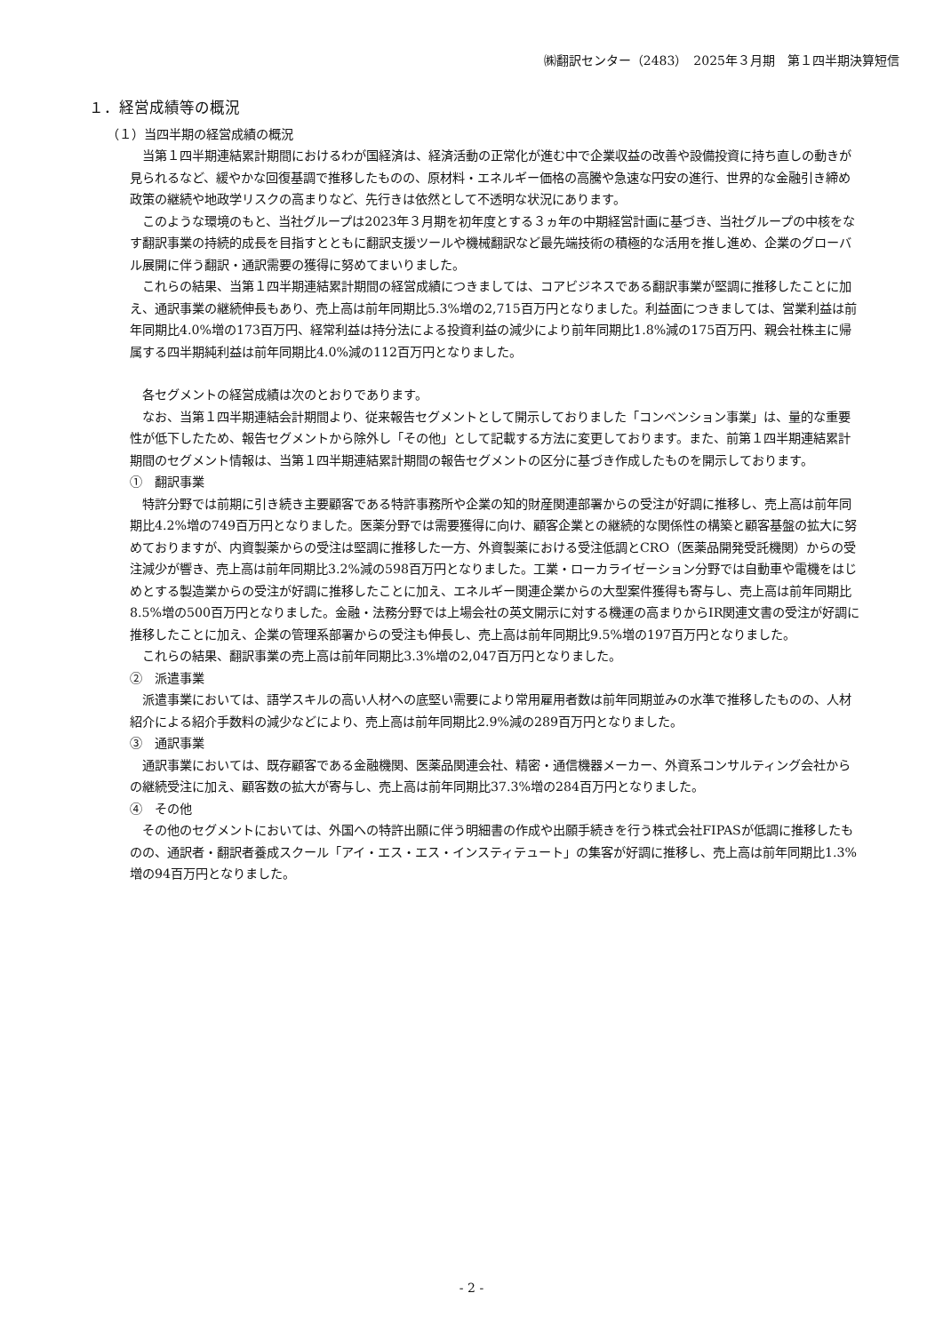㈱翻訳センター（2483）　2025年３月期　第１四半期決算短信
１．経営成績等の概況
（１）当四半期の経営成績の概況
当第１四半期連結累計期間におけるわが国経済は、経済活動の正常化が進む中で企業収益の改善や設備投資に持ち直しの動きが見られるなど、緩やかな回復基調で推移したものの、原材料・エネルギー価格の高騰や急速な円安の進行、世界的な金融引き締め政策の継続や地政学リスクの高まりなど、先行きは依然として不透明な状況にあります。
このような環境のもと、当社グループは2023年３月期を初年度とする３ヵ年の中期経営計画に基づき、当社グループの中核をなす翻訳事業の持続的成長を目指すとともに翻訳支援ツールや機械翻訳など最先端技術の積極的な活用を推し進め、企業のグローバル展開に伴う翻訳・通訳需要の獲得に努めてまいりました。
これらの結果、当第１四半期連結累計期間の経営成績につきましては、コアビジネスである翻訳事業が堅調に推移したことに加え、通訳事業の継続伸長もあり、売上高は前年同期比5.3%増の2,715百万円となりました。利益面につきましては、営業利益は前年同期比4.0%増の173百万円、経常利益は持分法による投資利益の減少により前年同期比1.8%減の175百万円、親会社株主に帰属する四半期純利益は前年同期比4.0%減の112百万円となりました。
各セグメントの経営成績は次のとおりであります。
なお、当第１四半期連結会計期間より、従来報告セグメントとして開示しておりました「コンベンション事業」は、量的な重要性が低下したため、報告セグメントから除外し「その他」として記載する方法に変更しております。また、前第１四半期連結累計期間のセグメント情報は、当第１四半期連結累計期間の報告セグメントの区分に基づき作成したものを開示しております。
①　翻訳事業
特許分野では前期に引き続き主要顧客である特許事務所や企業の知的財産関連部署からの受注が好調に推移し、売上高は前年同期比4.2%増の749百万円となりました。医薬分野では需要獲得に向け、顧客企業との継続的な関係性の構築と顧客基盤の拡大に努めておりますが、内資製薬からの受注は堅調に推移した一方、外資製薬における受注低調とCRO（医薬品開発受託機関）からの受注減少が響き、売上高は前年同期比3.2%減の598百万円となりました。工業・ローカライゼーション分野では自動車や電機をはじめとする製造業からの受注が好調に推移したことに加え、エネルギー関連企業からの大型案件獲得も寄与し、売上高は前年同期比8.5%増の500百万円となりました。金融・法務分野では上場会社の英文開示に対する機運の高まりからIR関連文書の受注が好調に推移したことに加え、企業の管理系部署からの受注も伸長し、売上高は前年同期比9.5%増の197百万円となりました。
これらの結果、翻訳事業の売上高は前年同期比3.3%増の2,047百万円となりました。
②　派遣事業
派遣事業においては、語学スキルの高い人材への底堅い需要により常用雇用者数は前年同期並みの水準で推移したものの、人材紹介による紹介手数料の減少などにより、売上高は前年同期比2.9%減の289百万円となりました。
③　通訳事業
通訳事業においては、既存顧客である金融機関、医薬品関連会社、精密・通信機器メーカー、外資系コンサルティング会社からの継続受注に加え、顧客数の拡大が寄与し、売上高は前年同期比37.3%増の284百万円となりました。
④　その他
その他のセグメントにおいては、外国への特許出願に伴う明細書の作成や出願手続きを行う株式会社FIPASが低調に推移したものの、通訳者・翻訳者養成スクール「アイ・エス・エス・インスティテュート」の集客が好調に推移し、売上高は前年同期比1.3%増の94百万円となりました。
- 2 -